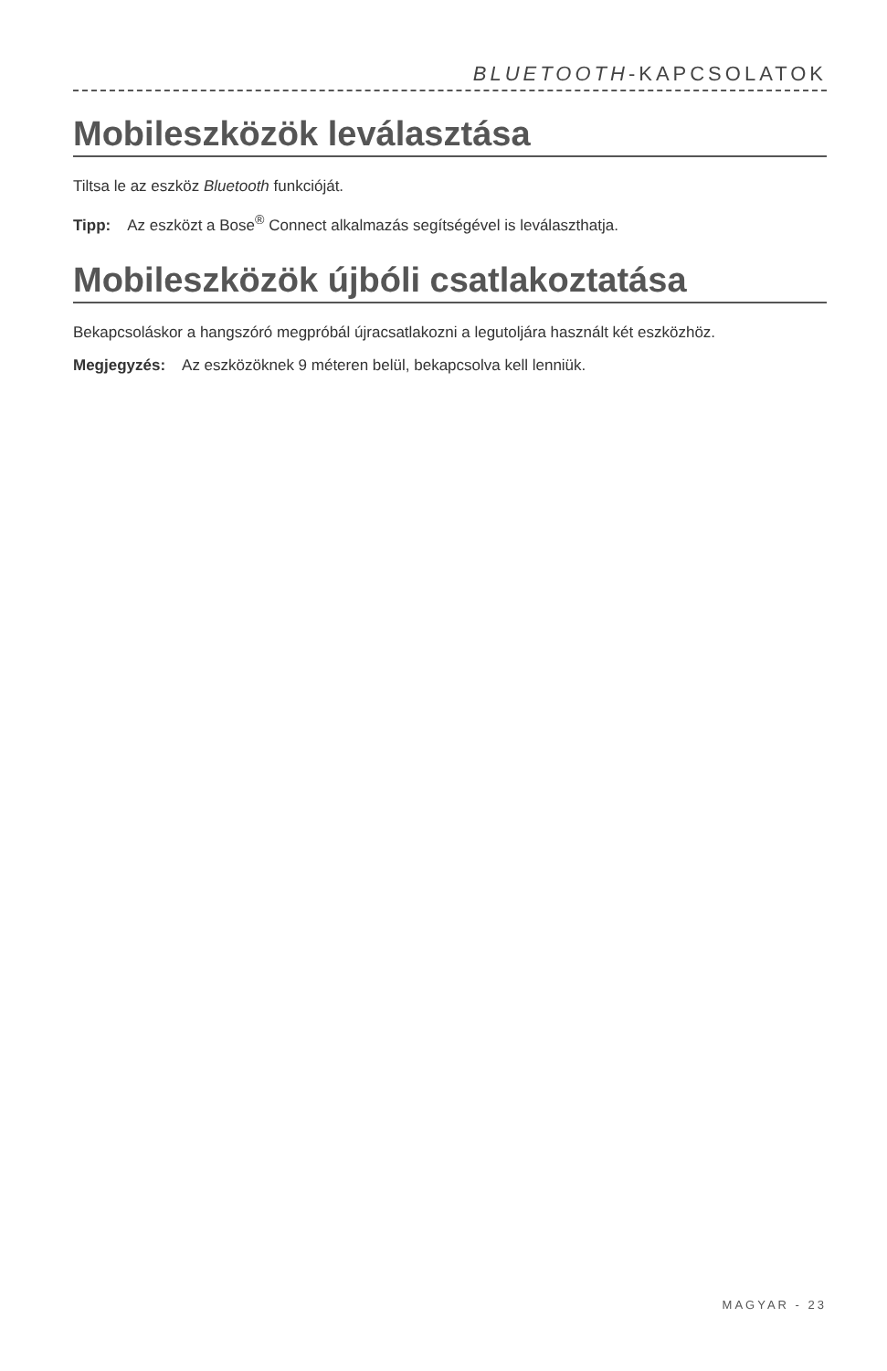BLUETOOTH-KAPCSOLATOK
Mobileszközök leválasztása
Tiltsa le az eszköz Bluetooth funkcióját.
Tipp: Az eszközt a Bose<sup>®</sup> Connect alkalmazás segítségével is leválaszthatja.
Mobileszközök újbóli csatlakoztatása
Bekapcsoláskor a hangszóró megpróbál újracsatlakozni a legutoljára használt két eszközhöz.
Megjegyzés: Az eszközöknek 9 méteren belül, bekapcsolva kell lenniük.
MAGYAR - 23